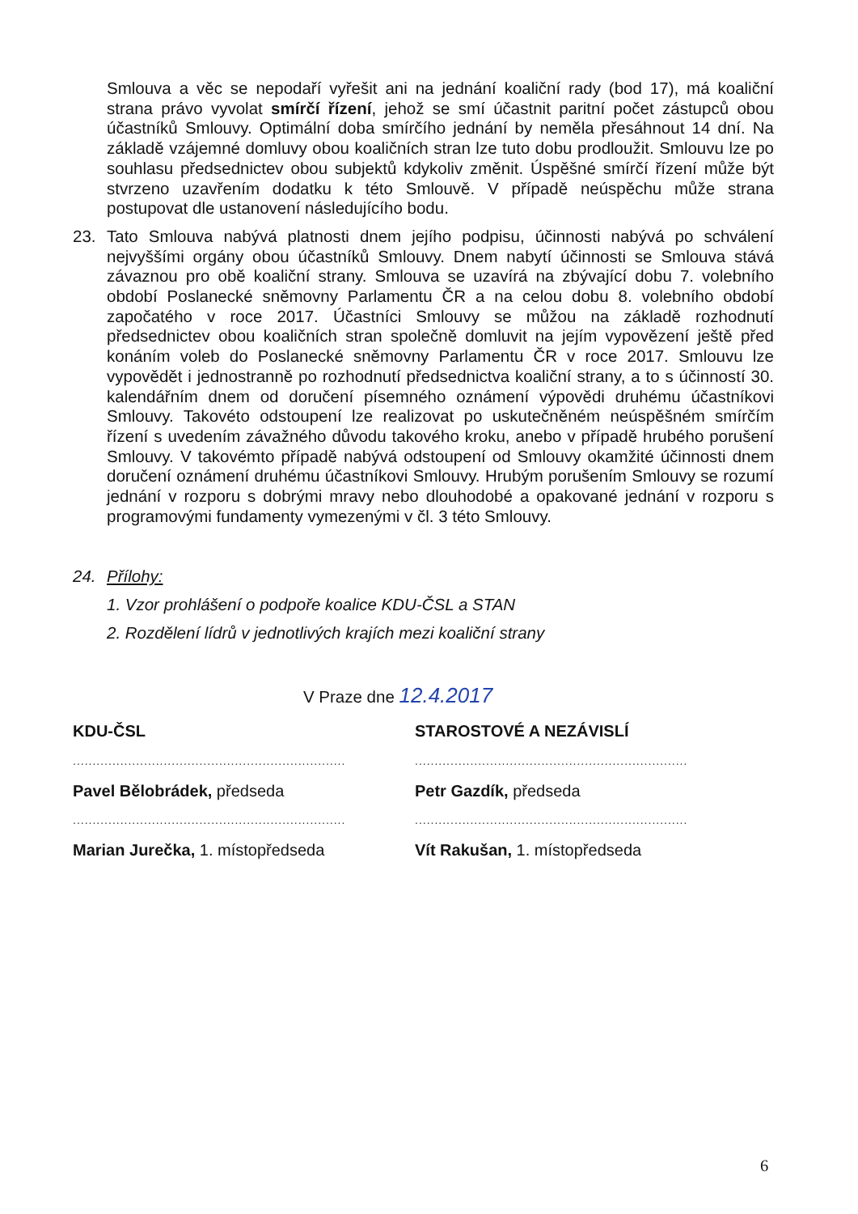Smlouva a věc se nepodaří vyřešit ani na jednání koaliční rady (bod 17), má koaliční strana právo vyvolat smírčí řízení, jehož se smí účastnit paritní počet zástupců obou účastníků Smlouvy. Optimální doba smírčího jednání by neměla přesáhnout 14 dní. Na základě vzájemné domluvy obou koaličních stran lze tuto dobu prodloužit. Smlouvu lze po souhlasu předsednictev obou subjektů kdykoliv změnit. Úspěšné smírčí řízení může být stvrzeno uzavřením dodatku k této Smlouvě. V případě neúspěchu může strana postupovat dle ustanovení následujícího bodu.
23. Tato Smlouva nabývá platnosti dnem jejího podpisu, účinnosti nabývá po schválení nejvyššími orgány obou účastníků Smlouvy. Dnem nabytí účinnosti se Smlouva stává závaznou pro obě koaliční strany. Smlouva se uzavírá na zbývající dobu 7. volebního období Poslanecké sněmovny Parlamentu ČR a na celou dobu 8. volebního období započatého v roce 2017. Účastníci Smlouvy se můžou na základě rozhodnutí předsednictev obou koaličních stran společně domluvit na jejím vypovězení ještě před konáním voleb do Poslanecké sněmovny Parlamentu ČR v roce 2017. Smlouvu lze vypovědět i jednostranně po rozhodnutí předsednictva koaliční strany, a to s účinností 30. kalendářním dnem od doručení písemného oznámení výpovědi druhému účastníkovi Smlouvy. Takovéto odstoupení lze realizovat po uskutečněném neúspěšném smírčím řízení s uvedením závažného důvodu takového kroku, anebo v případě hrubého porušení Smlouvy. V takovémto případě nabývá odstoupení od Smlouvy okamžité účinnosti dnem doručení oznámení druhému účastníkovi Smlouvy. Hrubým porušením Smlouvy se rozumí jednání v rozporu s dobrými mravy nebo dlouhodobé a opakované jednání v rozporu s programovými fundamenty vymezenými v čl. 3 této Smlouvy.
24. Přílohy:
1. Vzor prohlášení o podpoře koalice KDU-ČSL a STAN
2. Rozdělení lídrů v jednotlivých krajích mezi koaliční strany
V Praze dne 12.4.2017
KDU-ČSL
.....................................................................
Pavel Bělobrádek, předseda
.....................................................................
Marian Jurečka, 1. místopředseda
STAROSTOVÉ A NEZÁVISLÍ
.....................................................................
Petr Gazdík, předseda
.....................................................................
Vít Rakušan, 1. místopředseda
6